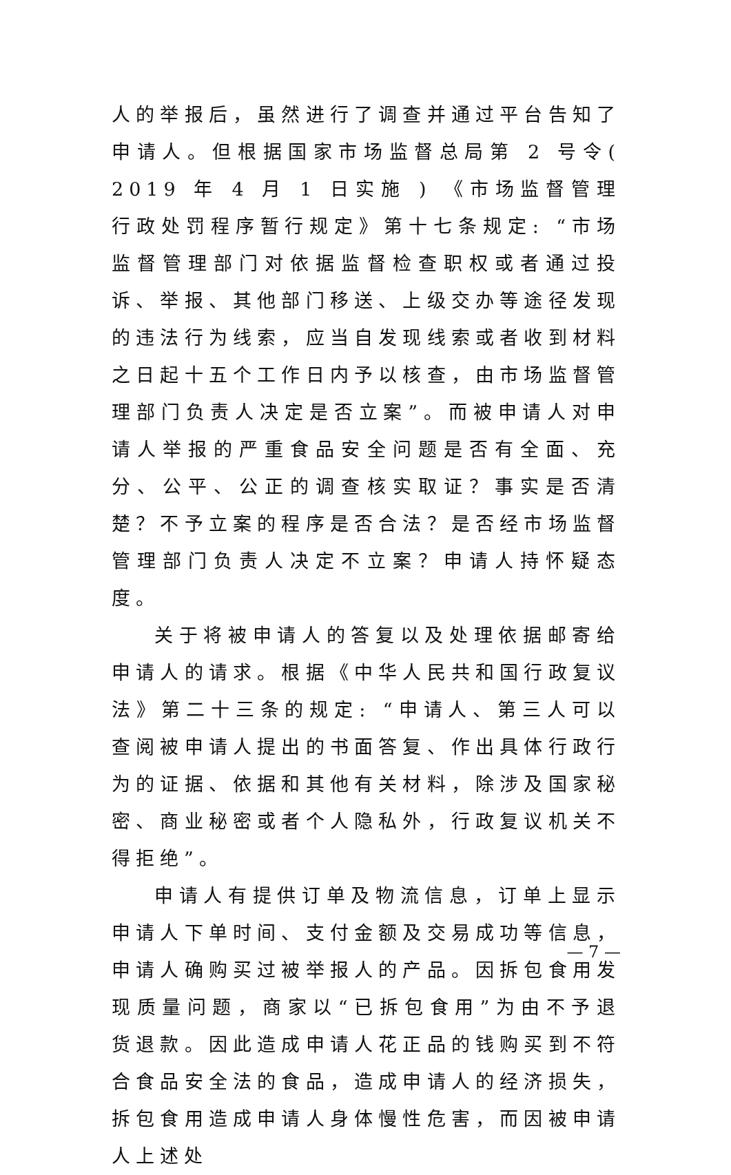人的举报后，虽然进行了调查并通过平台告知了申请人。但根据国家市场监督总局第 2 号令( 2019 年 4 月 1 日实施 ) 《市场监督管理行政处罚程序暂行规定》第十七条规定: “市场监督管理部门对依据监督检查职权或者通过投诉、举报、其他部门移送、上级交办等途径发现的违法行为线索，应当自发现线索或者收到材料之日起十五个工作日内予以核查，由市场监督管理部门负责人决定是否立案”。而被申请人对申请人举报的严重食品安全问题是否有全面、充分、公平、公正的调查核实取证？事实是否清楚？不予立案的程序是否合法？是否经市场监督管理部门负责人决定不立案？申请人持怀疑态度。
关于将被申请人的答复以及处理依据邮寄给申请人的请求。根据《中华人民共和国行政复议法》第二十三条的规定: “申请人、第三人可以查阅被申请人提出的书面答复、作出具体行政行为的证据、依据和其他有关材料，除涉及国家秘密、商业秘密或者个人隐私外，行政复议机关不得拒绝”。
申请人有提供订单及物流信息，订单上显示申请人下单时间、支付金额及交易成功等信息，申请人确购买过被举报人的产品。因拆包食用发现质量问题，商家以“已拆包食用”为由不予退货退款。因此造成申请人花正品的钱购买到不符合食品安全法的食品，造成申请人的经济损失，拆包食用造成申请人身体慢性危害，而因被申请人上述处
— 7 —